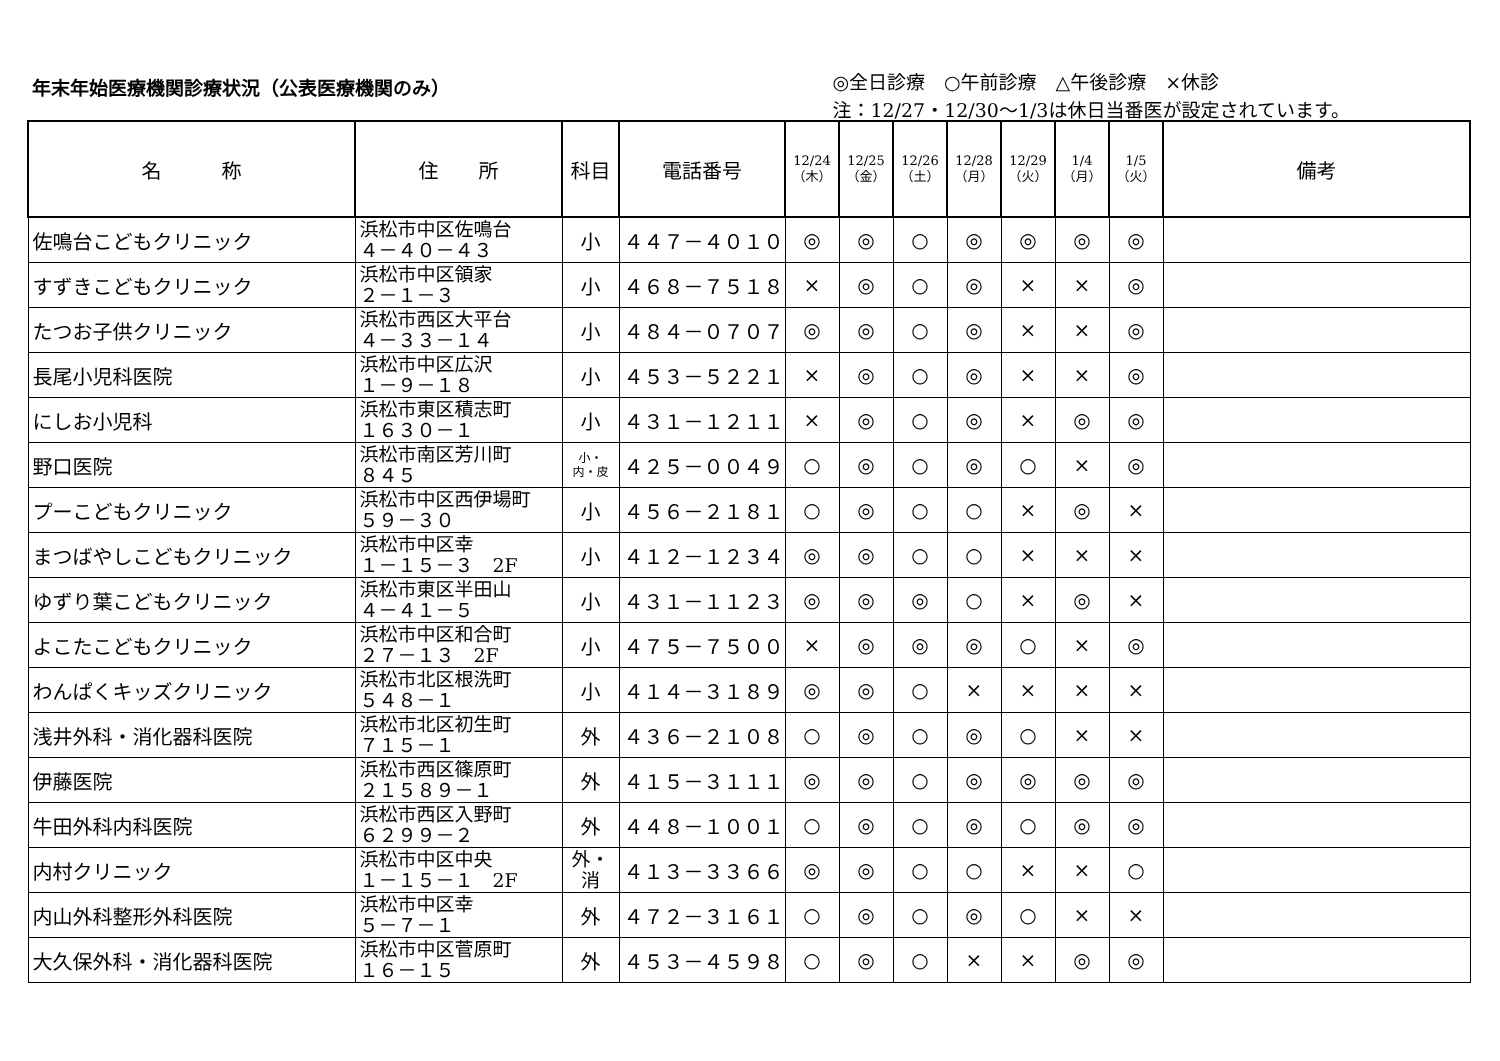年末年始医療機関診療状況（公表医療機関のみ）
◎全日診療　○午前診療　△午後診療　×休診
注：12/27・12/30～1/3は休日当番医が設定されています。
| 名 称 | 住 所 | 科目 | 電話番号 | 12/24 （木） | 12/25 （金） | 12/26 （土） | 12/28 （月） | 12/29 （火） | 1/4 （月） | 1/5 （火） | 備考 |
| --- | --- | --- | --- | --- | --- | --- | --- | --- | --- | --- | --- |
| 佐鳴台こどもクリニック | 浜松市中区佐鳴台 ４－４０－４３ | 小 | ４４７－４０１０ | ◎ | ◎ | ○ | ◎ | ◎ | ◎ | ◎ | |
| すずきこどもクリニック | 浜松市中区領家 ２－１－３ | 小 | ４６８－７５１８ | × | ◎ | ○ | ◎ | × | × | ◎ | |
| たつお子供クリニック | 浜松市西区大平台 ４－３３－１４ | 小 | ４８４－０７０７ | ◎ | ◎ | ○ | ◎ | × | × | ◎ | |
| 長尾小児科医院 | 浜松市中区広沢 １－９－１８ | 小 | ４５３－５２２１ | × | ◎ | ○ | ◎ | × | × | ◎ | |
| にしお小児科 | 浜松市東区積志町 １６３０－１ | 小 | ４３１－１２１１ | × | ◎ | ○ | ◎ | × | ◎ | ◎ | |
| 野口医院 | 浜松市南区芳川町 ８４５ | 小・ 内・皮 | ４２５－００４９ | ○ | ◎ | ○ | ◎ | ○ | × | ◎ | |
| プーこどもクリニック | 浜松市中区西伊場町 ５９－３０ | 小 | ４５６－２１８１ | ○ | ◎ | ○ | ○ | × | ◎ | × | |
| まつばやしこどもクリニック | 浜松市中区幸 １－１５－３ 2F | 小 | ４１２－１２３４ | ◎ | ◎ | ○ | ○ | × | × | × | |
| ゆずり葉こどもクリニック | 浜松市東区半田山 ４－４１－５ | 小 | ４３１－１１２３ | ◎ | ◎ | ◎ | ○ | × | ◎ | × | |
| よこたこどもクリニック | 浜松市中区和合町 ２７－１３ 2F | 小 | ４７５－７５００ | × | ◎ | ◎ | ◎ | ○ | × | ◎ | |
| わんぱくキッズクリニック | 浜松市北区根洗町 ５４８－１ | 小 | ４１４－３１８９ | ◎ | ◎ | ○ | × | × | × | × | |
| 浅井外科・消化器科医院 | 浜松市北区初生町 ７１５－１ | 外 | ４３６－２１０８ | ○ | ◎ | ○ | ◎ | ○ | × | × | |
| 伊藤医院 | 浜松市西区篠原町 ２１５８９－１ | 外 | ４１５－３１１１ | ◎ | ◎ | ○ | ◎ | ◎ | ◎ | ◎ | |
| 牛田外科内科医院 | 浜松市西区入野町 ６２９９－２ | 外 | ４４８－１００１ | ○ | ◎ | ○ | ◎ | ○ | ◎ | ◎ | |
| 内村クリニック | 浜松市中区中央 １－１５－１ 2F | 外・ 消 | ４１３－３３６６ | ◎ | ◎ | ○ | ○ | × | × | ○ | |
| 内山外科整形外科医院 | 浜松市中区幸 ５－７－１ | 外 | ４７２－３１６１ | ○ | ◎ | ○ | ◎ | ○ | × | × | |
| 大久保外科・消化器科医院 | 浜松市中区菅原町 １６－１５ | 外 | ４５３－４５９８ | ○ | ◎ | ○ | × | × | ◎ | ◎ | |